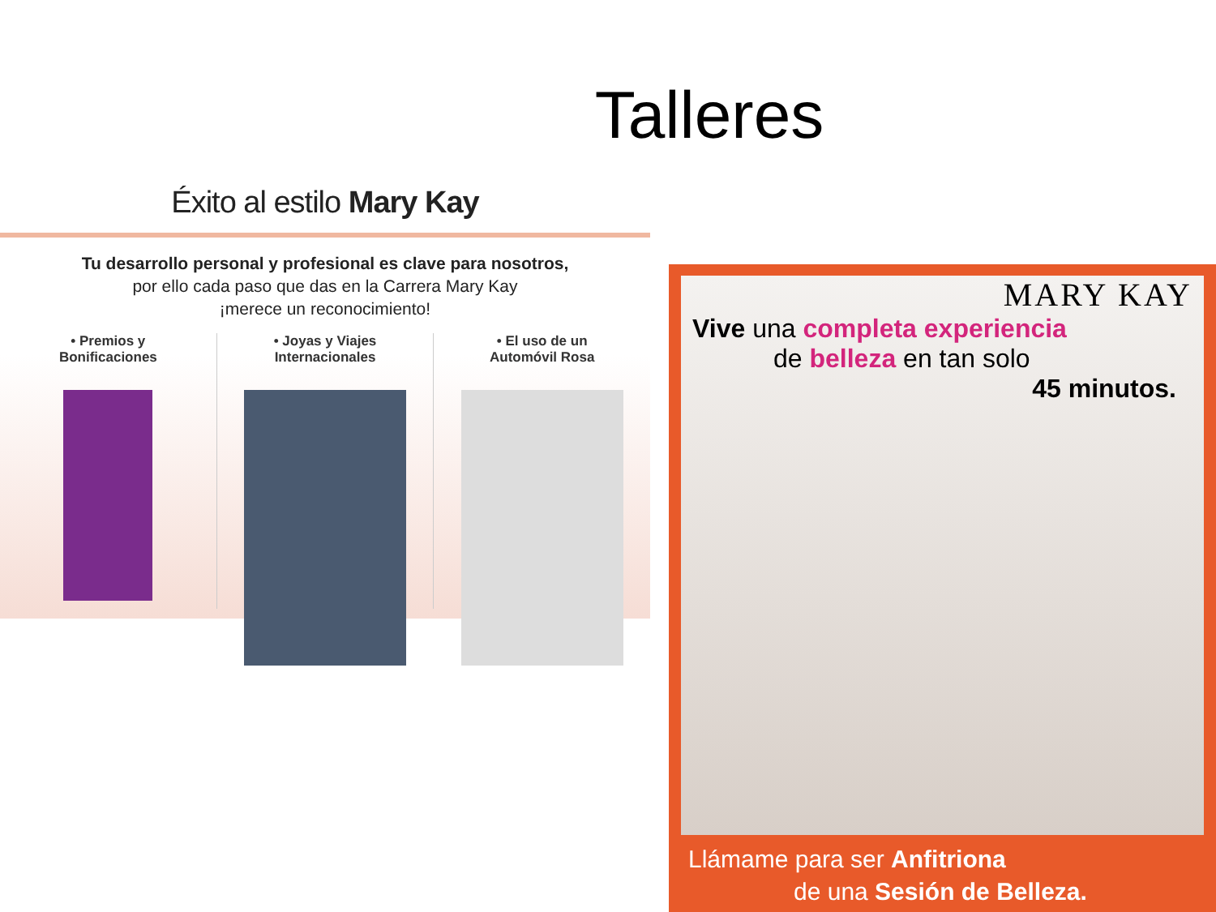Talleres
Éxito al estilo Mary Kay
Tu desarrollo personal y profesional es clave para nosotros,
por ello cada paso que das en la Carrera Mary Kay
¡merece un reconocimiento!
• Premios y
Bonificaciones
• Joyas y Viajes
Internacionales
• El uso de un
Automóvil Rosa
MARY KAY
Vive una completa experiencia
de belleza en tan solo
45 minutos.
Llámame para ser Anfitriona
de una Sesión de Belleza.